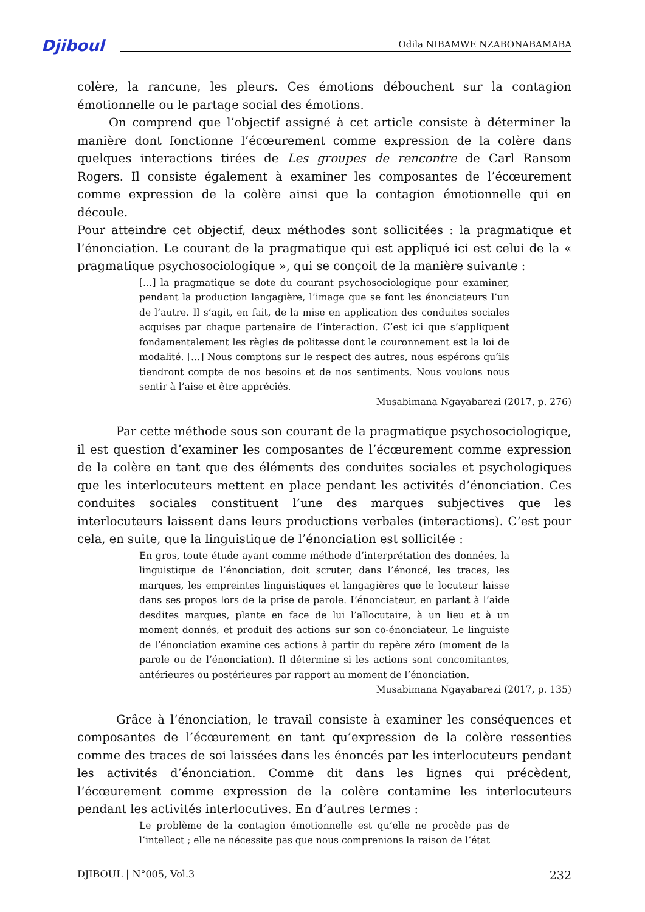Djiboul Odila NIBAMWE NZABONABAMABA
colère, la rancune, les pleurs. Ces émotions débouchent sur la contagion émotionnelle ou le partage social des émotions.
On comprend que l’objectif assigné à cet article consiste à déterminer la manière dont fonctionne l’écœurement comme expression de la colère dans quelques interactions tirées de Les groupes de rencontre de Carl Ransom Rogers. Il consiste également à examiner les composantes de l’écœurement comme expression de la colère ainsi que la contagion émotionnelle qui en découle.
Pour atteindre cet objectif, deux méthodes sont sollicitées : la pragmatique et l’énonciation. Le courant de la pragmatique qui est appliqué ici est celui de la « pragmatique psychosociologique », qui se conçoit de la manière suivante :
[…] la pragmatique se dote du courant psychosociologique pour examiner, pendant la production langagière, l’image que se font les énonciateurs l’un de l’autre. Il s’agit, en fait, de la mise en application des conduites sociales acquises par chaque partenaire de l’interaction. C’est ici que s’appliquent fondamentalement les règles de politesse dont le couronnement est la loi de modalité. […] Nous comptons sur le respect des autres, nous espérons qu’ils tiendront compte de nos besoins et de nos sentiments. Nous voulons nous sentir à l’aise et être appréciés.
Musabimana Ngayabarezi (2017, p. 276)
Par cette méthode sous son courant de la pragmatique psychosociologique, il est question d’examiner les composantes de l’écœurement comme expression de la colère en tant que des éléments des conduites sociales et psychologiques que les interlocuteurs mettent en place pendant les activités d’énonciation. Ces conduites sociales constituent l’une des marques subjectives que les interlocuteurs laissent dans leurs productions verbales (interactions). C’est pour cela, en suite, que la linguistique de l’énonciation est sollicitée :
En gros, toute étude ayant comme méthode d’interprétation des données, la linguistique de l’énonciation, doit scruter, dans l’énoncé, les traces, les marques, les empreintes linguistiques et langagières que le locuteur laisse dans ses propos lors de la prise de parole. L’énonciateur, en parlant à l’aide desdites marques, plante en face de lui l’allocutaire, à un lieu et à un moment donnés, et produit des actions sur son co-énonciateur. Le linguiste de l’énonciation examine ces actions à partir du repère zéro (moment de la parole ou de l’énonciation). Il détermine si les actions sont concomitantes, antérieures ou postérieures par rapport au moment de l’énonciation.
Musabimana Ngayabarezi (2017, p. 135)
Grâce à l’énonciation, le travail consiste à examiner les conséquences et composantes de l’écœurement en tant qu’expression de la colère ressenties comme des traces de soi laissées dans les énoncés par les interlocuteurs pendant les activités d’énonciation. Comme dit dans les lignes qui précèdent, l’écœurement comme expression de la colère contamine les interlocuteurs pendant les activités interlocutives. En d’autres termes :
Le problème de la contagion émotionnelle est qu’elle ne procède pas de l’intellect ; elle ne nécessite pas que nous comprenions la raison de l’état
DJIBOUL | N°005, Vol.3 232